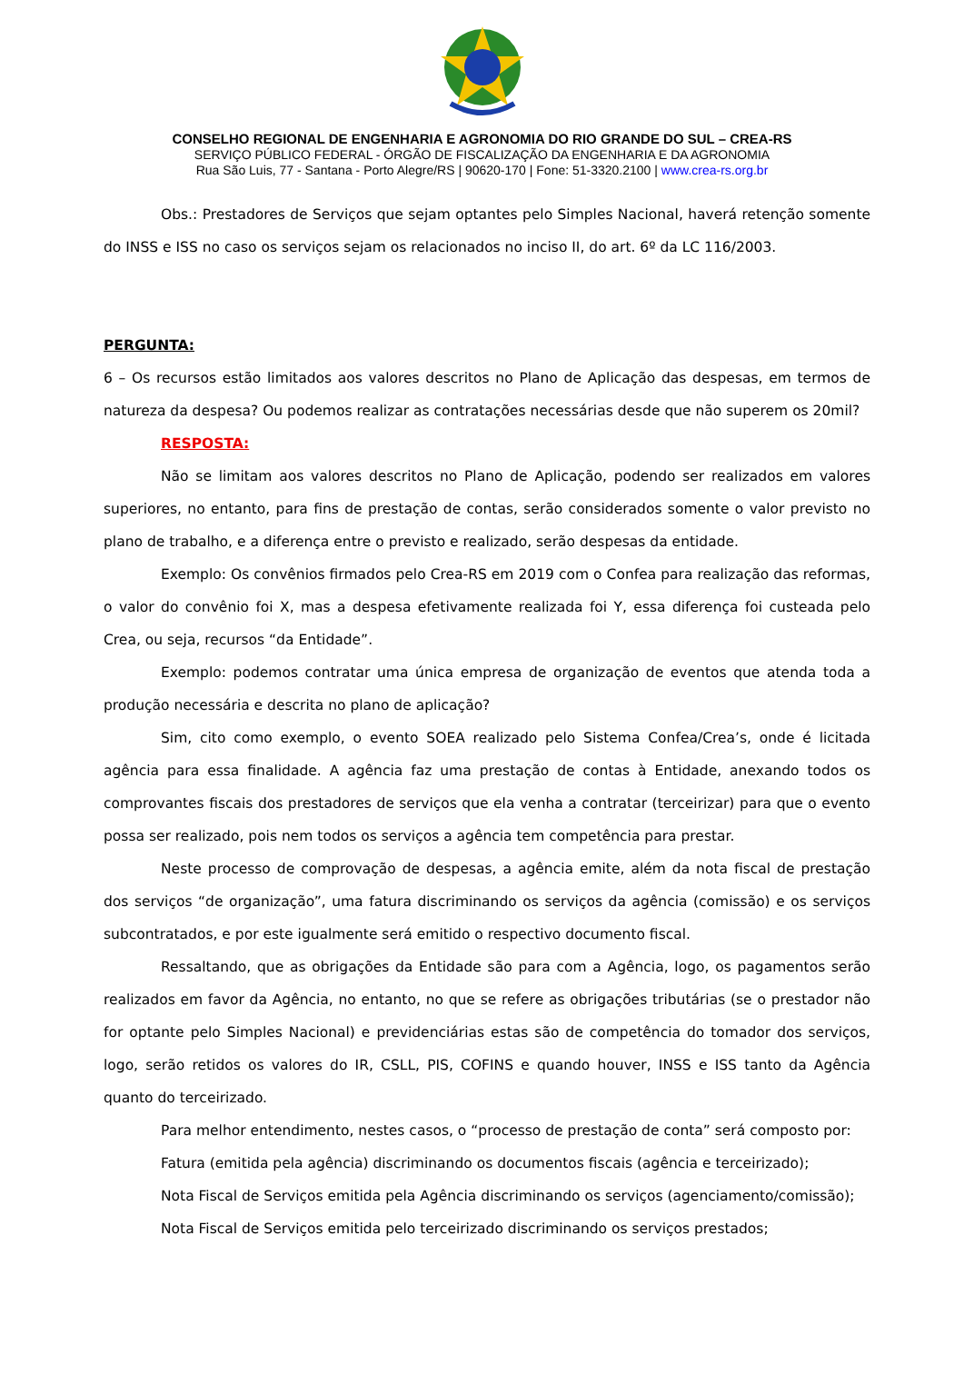CONSELHO REGIONAL DE ENGENHARIA E AGRONOMIA DO RIO GRANDE DO SUL – CREA-RS
SERVIÇO PÚBLICO FEDERAL - ÓRGÃO DE FISCALIZAÇÃO DA ENGENHARIA E DA AGRONOMIA
Rua São Luis, 77 - Santana - Porto Alegre/RS | 90620-170 | Fone: 51-3320.2100 | www.crea-rs.org.br
Obs.: Prestadores de Serviços que sejam optantes pelo Simples Nacional, haverá retenção somente do INSS e ISS no caso os serviços sejam os relacionados no inciso II, do art. 6º da LC 116/2003.
PERGUNTA:
6 – Os recursos estão limitados aos valores descritos no Plano de Aplicação das despesas, em termos de natureza da despesa? Ou podemos realizar as contratações necessárias desde que não superem os 20mil?
RESPOSTA:
Não se limitam aos valores descritos no Plano de Aplicação, podendo ser realizados em valores superiores, no entanto, para fins de prestação de contas, serão considerados somente o valor previsto no plano de trabalho, e a diferença entre o previsto e realizado, serão despesas da entidade.
Exemplo: Os convênios firmados pelo Crea-RS em 2019 com o Confea para realização das reformas, o valor do convênio foi X, mas a despesa efetivamente realizada foi Y, essa diferença foi custeada pelo Crea, ou seja, recursos “da Entidade”.
Exemplo: podemos contratar uma única empresa de organização de eventos que atenda toda a produção necessária e descrita no plano de aplicação?
Sim, cito como exemplo, o evento SOEA realizado pelo Sistema Confea/Crea’s, onde é licitada agência para essa finalidade. A agência faz uma prestação de contas à Entidade, anexando todos os comprovantes fiscais dos prestadores de serviços que ela venha a contratar (terceirizar) para que o evento possa ser realizado, pois nem todos os serviços a agência tem competência para prestar.
Neste processo de comprovação de despesas, a agência emite, além da nota fiscal de prestação dos serviços “de organização”, uma fatura discriminando os serviços da agência (comissão) e os serviços subcontratados, e por este igualmente será emitido o respectivo documento fiscal.
Ressaltando, que as obrigações da Entidade são para com a Agência, logo, os pagamentos serão realizados em favor da Agência, no entanto, no que se refere as obrigações tributárias (se o prestador não for optante pelo Simples Nacional) e previdenciárias estas são de competência do tomador dos serviços, logo, serão retidos os valores do IR, CSLL, PIS, COFINS e quando houver, INSS e ISS tanto da Agência quanto do terceirizado.
Para melhor entendimento, nestes casos, o “processo de prestação de conta” será composto por:
Fatura (emitida pela agência) discriminando os documentos fiscais (agência e terceirizado);
Nota Fiscal de Serviços emitida pela Agência discriminando os serviços (agenciamento/comissão);
Nota Fiscal de Serviços emitida pelo terceirizado discriminando os serviços prestados;